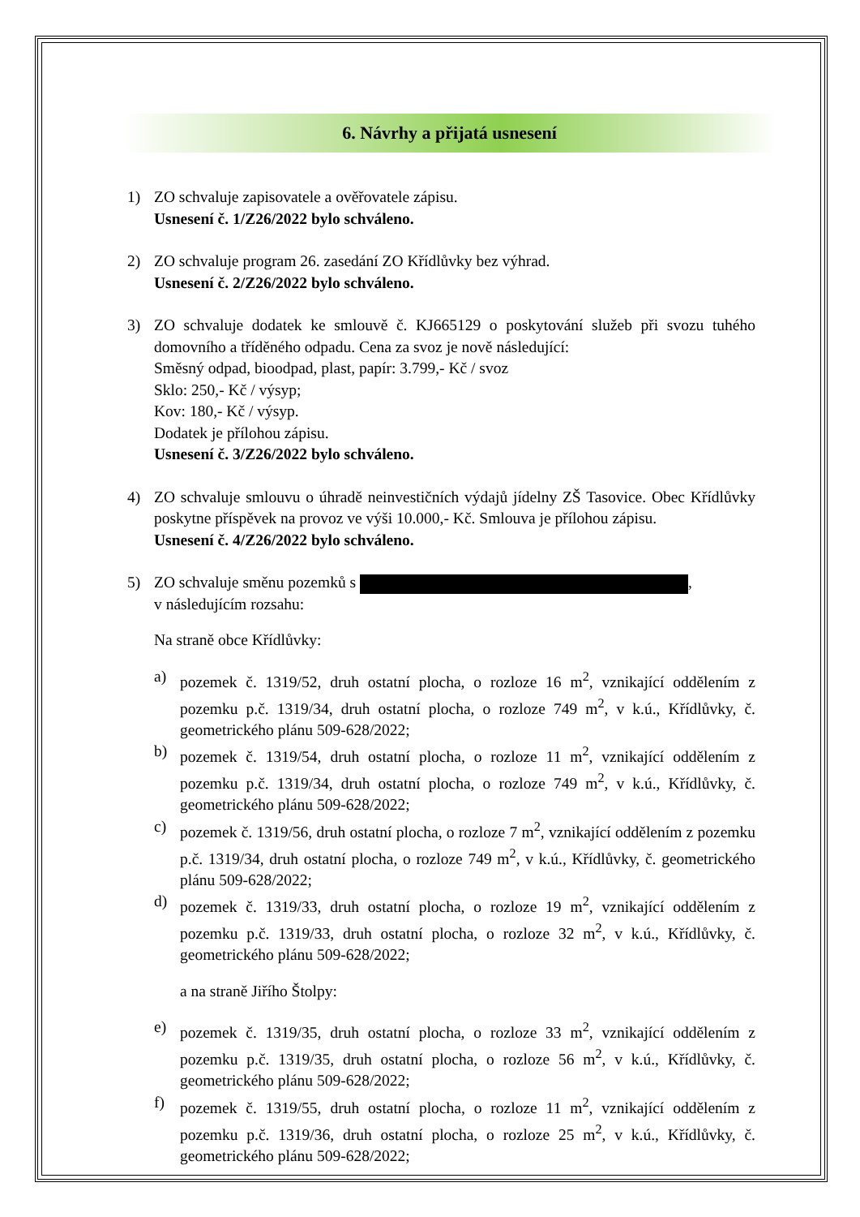6. Návrhy a přijatá usnesení
1) ZO schvaluje zapisovatele a ověřovatele zápisu.
Usnesení č. 1/Z26/2022 bylo schváleno.
2) ZO schvaluje program 26. zasedání ZO Křídlůvky bez výhrad.
Usnesení č. 2/Z26/2022 bylo schváleno.
3) ZO schvaluje dodatek ke smlouvě č. KJ665129 o poskytování služeb při svozu tuhého domovního a tříděného odpadu. Cena za svoz je nově následující:
Směsný odpad, bioodpad, plast, papír: 3.799,- Kč / svoz
Sklo: 250,- Kč / výsyp;
Kov: 180,- Kč / výsyp.
Dodatek je přílohou zápisu.
Usnesení č. 3/Z26/2022 bylo schváleno.
4) ZO schvaluje smlouvu o úhradě neinvestičních výdajů jídelny ZŠ Tasovice. Obec Křídlůvky poskytne příspěvek na provoz ve výši 10.000,- Kč. Smlouva je přílohou zápisu.
Usnesení č. 4/Z26/2022 bylo schváleno.
5) ZO schvaluje směnu pozemků s ,
v následujícím rozsahu:
Na straně obce Křídlůvky:
a) pozemek č. 1319/52, druh ostatní plocha, o rozloze 16 m<sup>2</sup>, vznikající oddělením z pozemku p.č. 1319/34, druh ostatní plocha, o rozloze 749 m<sup>2</sup>, v k.ú., Křídlůvky, č. geometrického plánu 509-628/2022;
b) pozemek č. 1319/54, druh ostatní plocha, o rozloze 11 m<sup>2</sup>, vznikající oddělením z pozemku p.č. 1319/34, druh ostatní plocha, o rozloze 749 m<sup>2</sup>, v k.ú., Křídlůvky, č. geometrického plánu 509-628/2022;
c) pozemek č. 1319/56, druh ostatní plocha, o rozloze 7 m<sup>2</sup>, vznikající oddělením z pozemku p.č. 1319/34, druh ostatní plocha, o rozloze 749 m<sup>2</sup>, v k.ú., Křídlůvky, č. geometrického plánu 509-628/2022;
d) pozemek č. 1319/33, druh ostatní plocha, o rozloze 19 m<sup>2</sup>, vznikající oddělením z pozemku p.č. 1319/33, druh ostatní plocha, o rozloze 32 m<sup>2</sup>, v k.ú., Křídlůvky, č. geometrického plánu 509-628/2022;
a na straně Jiřího Štolpy:
e) pozemek č. 1319/35, druh ostatní plocha, o rozloze 33 m<sup>2</sup>, vznikající oddělením z pozemku p.č. 1319/35, druh ostatní plocha, o rozloze 56 m<sup>2</sup>, v k.ú., Křídlůvky, č. geometrického plánu 509-628/2022;
f) pozemek č. 1319/55, druh ostatní plocha, o rozloze 11 m<sup>2</sup>, vznikající oddělením z pozemku p.č. 1319/36, druh ostatní plocha, o rozloze 25 m<sup>2</sup>, v k.ú., Křídlůvky, č. geometrického plánu 509-628/2022;